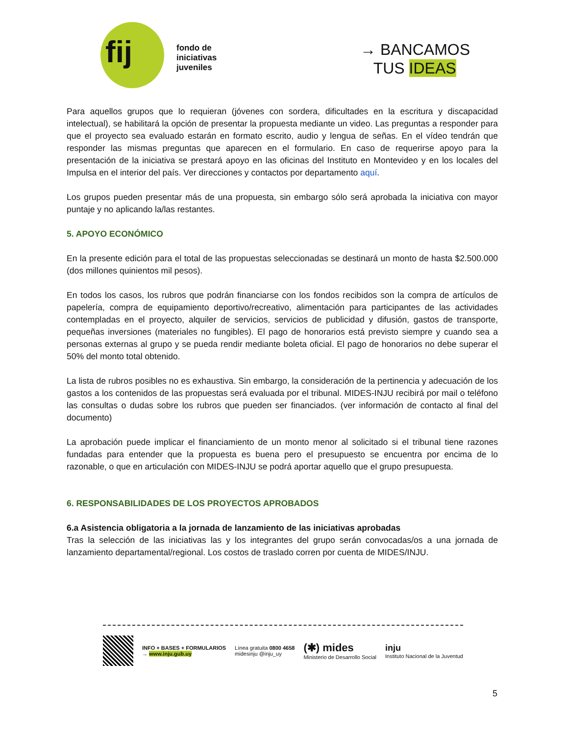fij
fondo de
iniciativas
juveniles
→ BANCAMOS
TUS IDEAS
Para aquellos grupos que lo requieran (jóvenes con sordera, dificultades en la escritura y discapacidad intelectual), se habilitará la opción de presentar la propuesta mediante un video. Las preguntas a responder para que el proyecto sea evaluado estarán en formato escrito, audio y lengua de señas. En el vídeo tendrán que responder las mismas preguntas que aparecen en el formulario. En caso de requerirse apoyo para la presentación de la iniciativa se prestará apoyo en las oficinas del Instituto en Montevideo y en los locales del Impulsa en el interior del país. Ver direcciones y contactos por departamento aquí.
Los grupos pueden presentar más de una propuesta, sin embargo sólo será aprobada la iniciativa con mayor puntaje y no aplicando la/las restantes.
5. APOYO ECONÓMICO
En la presente edición para el total de las propuestas seleccionadas se destinará un monto de hasta $2.500.000 (dos millones quinientos mil pesos).
En todos los casos, los rubros que podrán financiarse con los fondos recibidos son la compra de artículos de papelería, compra de equipamiento deportivo/recreativo, alimentación para participantes de las actividades contempladas en el proyecto, alquiler de servicios, servicios de publicidad y difusión, gastos de transporte, pequeñas inversiones (materiales no fungibles). El pago de honorarios está previsto siempre y cuando sea a personas externas al grupo y se pueda rendir mediante boleta oficial. El pago de honorarios no debe superar el 50% del monto total obtenido.
La lista de rubros posibles no es exhaustiva. Sin embargo, la consideración de la pertinencia y adecuación de los gastos a los contenidos de las propuestas será evaluada por el tribunal. MIDES-INJU recibirá por mail o teléfono las consultas o dudas sobre los rubros que pueden ser financiados. (ver información de contacto al final del documento)
La aprobación puede implicar el financiamiento de un monto menor al solicitado si el tribunal tiene razones fundadas para entender que la propuesta es buena pero el presupuesto se encuentra por encima de lo razonable, o que en articulación con MIDES-INJU se podrá aportar aquello que el grupo presupuesta.
6. RESPONSABILIDADES DE LOS PROYECTOS APROBADOS
6.a Asistencia obligatoria a la jornada de lanzamiento de las iniciativas aprobadas
Tras la selección de las iniciativas las y los integrantes del grupo serán convocadas/os a una jornada de lanzamiento departamental/regional. Los costos de traslado corren por cuenta de MIDES/INJU.
INFO + BASES + FORMULARIOS
→ www.inju.gub.uy
Línea gratuita 0800 4658
midesinju @inju_uy
(✱) mides
Ministerio de Desarrollo Social
inju
Instituto Nacional de la Juventud
5